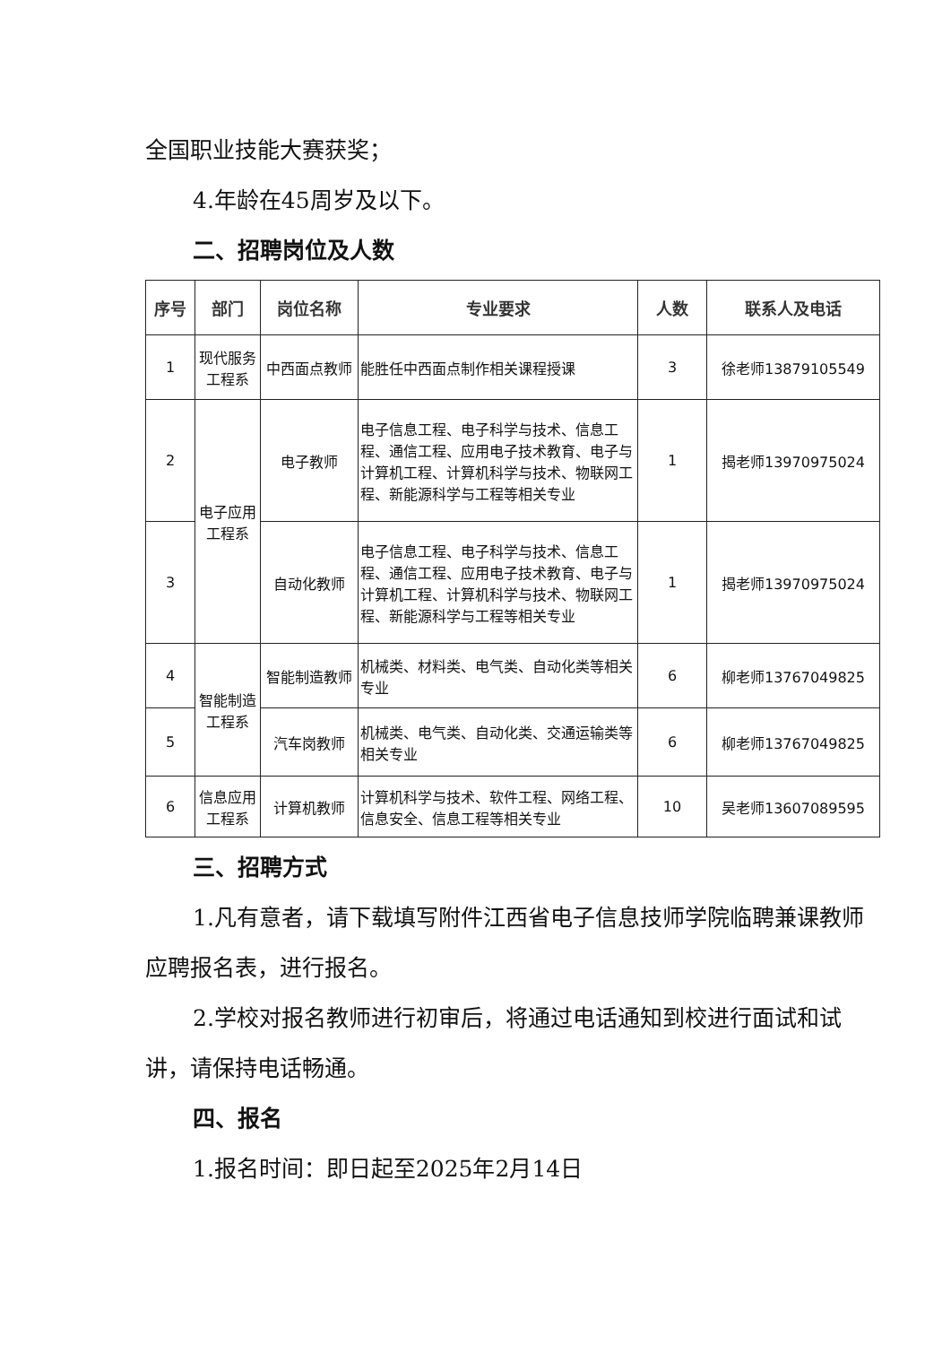全国职业技能大赛获奖；
4.年龄在45周岁及以下。
二、招聘岗位及人数
| 序号 | 部门 | 岗位名称 | 专业要求 | 人数 | 联系人及电话 |
| --- | --- | --- | --- | --- | --- |
| 1 | 现代服务工程系 | 中西面点教师 | 能胜任中西面点制作相关课程授课 | 3 | 徐老师13879105549 |
| 2 | 电子应用工程系 | 电子教师 | 电子信息工程、电子科学与技术、信息工程、通信工程、应用电子技术教育、电子与计算机工程、计算机科学与技术、物联网工程、新能源科学与工程等相关专业 | 1 | 揭老师13970975024 |
| 3 | | 自动化教师 | 电子信息工程、电子科学与技术、信息工程、通信工程、应用电子技术教育、电子与计算机工程、计算机科学与技术、物联网工程、新能源科学与工程等相关专业 | 1 | 揭老师13970975024 |
| 4 | 智能制造工程系 | 智能制造教师 | 机械类、材料类、电气类、自动化类等相关专业 | 6 | 柳老师13767049825 |
| 5 | | 汽车岗教师 | 机械类、电气类、自动化类、交通运输类等相关专业 | 6 | 柳老师13767049825 |
| 6 | 信息应用工程系 | 计算机教师 | 计算机科学与技术、软件工程、网络工程、信息安全、信息工程等相关专业 | 10 | 吴老师13607089595 |
三、招聘方式
1.凡有意者，请下载填写附件江西省电子信息技师学院临聘兼课教师应聘报名表，进行报名。
2.学校对报名教师进行初审后，将通过电话通知到校进行面试和试讲，请保持电话畅通。
四、报名
1.报名时间：即日起至2025年2月14日